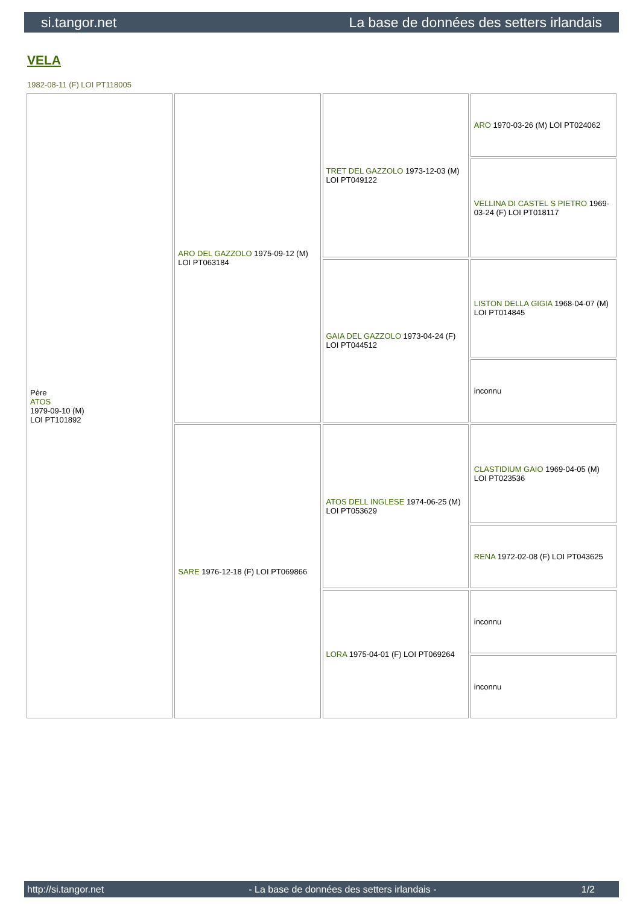si.tangor.net La base de données des setters irlandais
VELA
1982-08-11 (F) LOI PT118005
| Père ATOS 1979-09-10 (M) LOI PT101892 | ARO DEL GAZZOLO 1975-09-12 (M) LOI PT063184 | TRET DEL GAZZOLO 1973-12-03 (M) LOI PT049122 | ARO 1970-03-26 (M) LOI PT024062 |
| | | | VELLINA DI CASTEL S PIETRO 1969-03-24 (F) LOI PT018117 |
| | | GAIA DEL GAZZOLO 1973-04-24 (F) LOI PT044512 | LISTON DELLA GIGIA 1968-04-07 (M) LOI PT014845 |
| | | | inconnu |
| | SARE 1976-12-18 (F) LOI PT069866 | ATOS DELL INGLESE 1974-06-25 (M) LOI PT053629 | CLASTIDIUM GAIO 1969-04-05 (M) LOI PT023536 |
| | | | RENA 1972-02-08 (F) LOI PT043625 |
| | | LORA 1975-04-01 (F) LOI PT069264 | inconnu |
| | | | inconnu |
http://si.tangor.net - La base de données des setters irlandais - 1/2